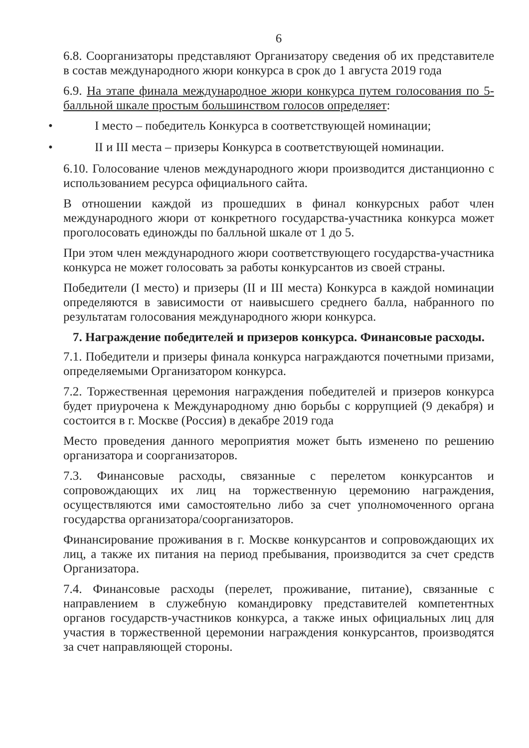6
6.8. Соорганизаторы представляют Организатору сведения об их представителе в состав международного жюри конкурса в срок до 1 августа 2019 года
6.9. На этапе финала международное жюри конкурса путем голосования по 5-балльной шкале простым большинством голосов определяет:
• I место – победитель Конкурса в соответствующей номинации;
• II и III места – призеры Конкурса в соответствующей номинации.
6.10. Голосование членов международного жюри производится дистанционно с использованием ресурса официального сайта.
В отношении каждой из прошедших в финал конкурсных работ член международного жюри от конкретного государства-участника конкурса может проголосовать единожды по балльной шкале от 1 до 5.
При этом член международного жюри соответствующего государства-участника конкурса не может голосовать за работы конкурсантов из своей страны.
Победители (I место) и призеры (II и III места) Конкурса в каждой номинации определяются в зависимости от наивысшего среднего балла, набранного по результатам голосования международного жюри конкурса.
7. Награждение победителей и призеров конкурса. Финансовые расходы.
7.1. Победители и призеры финала конкурса награждаются почетными призами, определяемыми Организатором конкурса.
7.2. Торжественная церемония награждения победителей и призеров конкурса будет приурочена к Международному дню борьбы с коррупцией (9 декабря) и состоится в г. Москве (Россия) в декабре 2019 года
Место проведения данного мероприятия может быть изменено по решению организатора и соорганизаторов.
7.3. Финансовые расходы, связанные с перелетом конкурсантов и сопровождающих их лиц на торжественную церемонию награждения, осуществляются ими самостоятельно либо за счет уполномоченного органа государства организатора/соорганизаторов.
Финансирование проживания в г. Москве конкурсантов и сопровождающих их лиц, а также их питания на период пребывания, производится за счет средств Организатора.
7.4. Финансовые расходы (перелет, проживание, питание), связанные с направлением в служебную командировку представителей компетентных органов государств-участников конкурса, а также иных официальных лиц для участия в торжественной церемонии награждения конкурсантов, производятся за счет направляющей стороны.